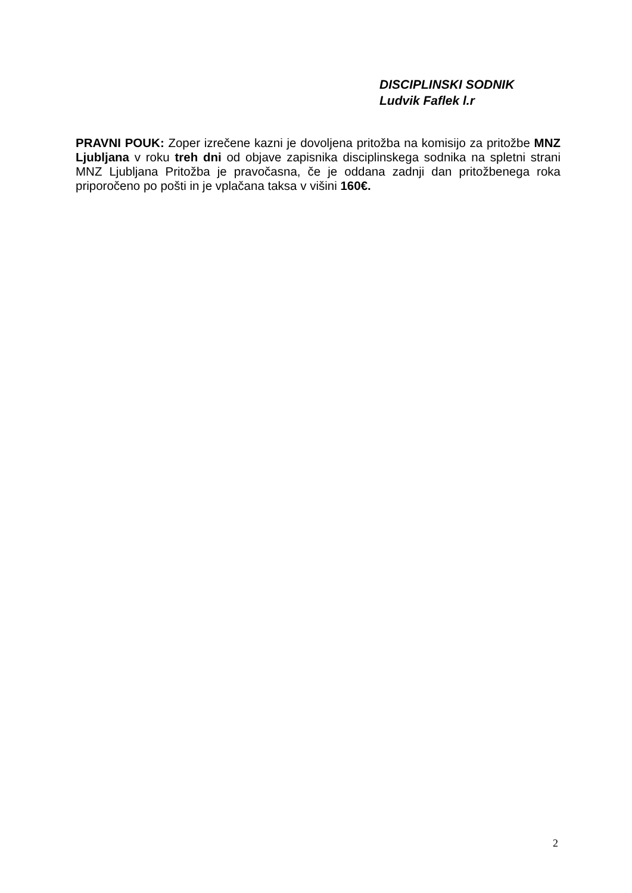DISCIPLINSKI SODNIK
Ludvik Faflek l.r
PRAVNI POUK: Zoper izrečene kazni je dovoljena pritožba na komisijo za pritožbe MNZ Ljubljana v roku treh dni od objave zapisnika disciplinskega sodnika na spletni strani MNZ Ljubljana Pritožba je pravočasna, če je oddana zadnji dan pritožbenega roka priporočeno po pošti in je vplačana taksa v višini 160€.
2